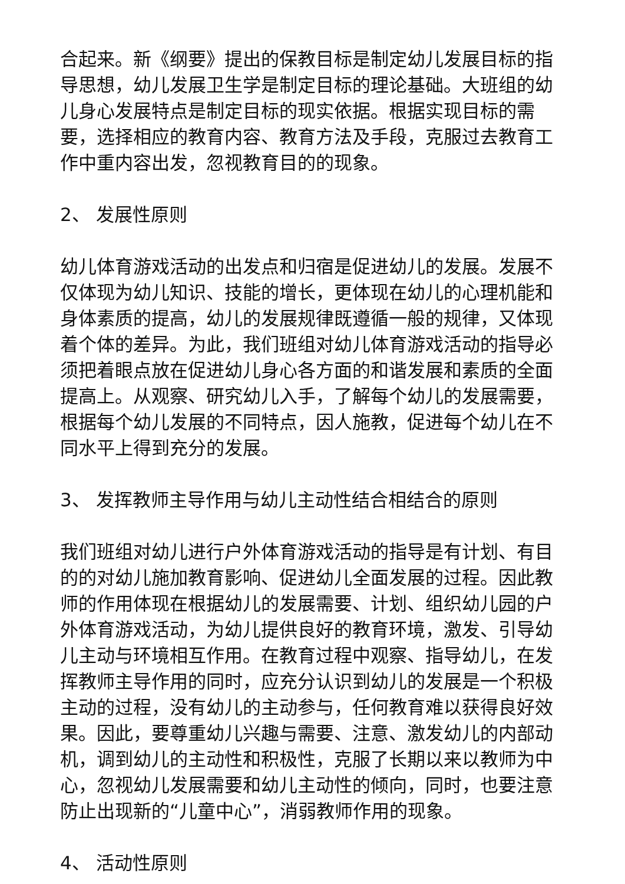合起来。新《纲要》提出的保教目标是制定幼儿发展目标的指导思想，幼儿发展卫生学是制定目标的理论基础。大班组的幼儿身心发展特点是制定目标的现实依据。根据实现目标的需要，选择相应的教育内容、教育方法及手段，克服过去教育工作中重内容出发，忽视教育目的的现象。
2、 发展性原则
幼儿体育游戏活动的出发点和归宿是促进幼儿的发展。发展不仅体现为幼儿知识、技能的增长，更体现在幼儿的心理机能和身体素质的提高，幼儿的发展规律既遵循一般的规律，又体现着个体的差异。为此，我们班组对幼儿体育游戏活动的指导必须把着眼点放在促进幼儿身心各方面的和谐发展和素质的全面提高上。从观察、研究幼儿入手，了解每个幼儿的发展需要，根据每个幼儿发展的不同特点，因人施教，促进每个幼儿在不同水平上得到充分的发展。
3、 发挥教师主导作用与幼儿主动性结合相结合的原则
我们班组对幼儿进行户外体育游戏活动的指导是有计划、有目的的对幼儿施加教育影响、促进幼儿全面发展的过程。因此教师的作用体现在根据幼儿的发展需要、计划、组织幼儿园的户外体育游戏活动，为幼儿提供良好的教育环境，激发、引导幼儿主动与环境相互作用。在教育过程中观察、指导幼儿，在发挥教师主导作用的同时，应充分认识到幼儿的发展是一个积极主动的过程，没有幼儿的主动参与，任何教育难以获得良好效果。因此，要尊重幼儿兴趣与需要、注意、激发幼儿的内部动机，调到幼儿的主动性和积极性，克服了长期以来以教师为中心，忽视幼儿发展需要和幼儿主动性的倾向，同时，也要注意防止出现新的“儿童中心”，消弱教师作用的现象。
4、 活动性原则